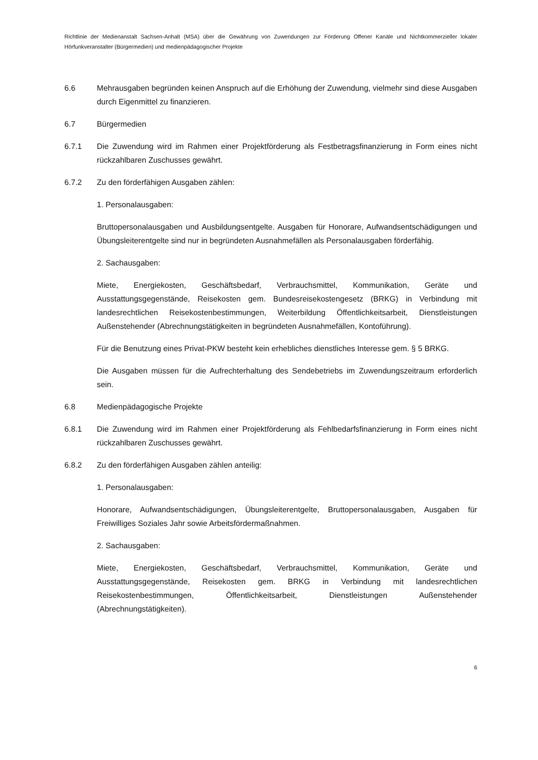Richtlinie der Medienanstalt Sachsen-Anhalt (MSA) über die Gewährung von Zuwendungen zur Förderung Offener Kanäle und Nichtkommerzieller lokaler Hörfunkveranstalter (Bürgermedien) und medienpädagogischer Projekte
6.6 Mehrausgaben begründen keinen Anspruch auf die Erhöhung der Zuwendung, vielmehr sind diese Ausgaben durch Eigenmittel zu finanzieren.
6.7 Bürgermedien
6.7.1 Die Zuwendung wird im Rahmen einer Projektförderung als Festbetragsfinanzierung in Form eines nicht rückzahlbaren Zuschusses gewährt.
6.7.2 Zu den förderfähigen Ausgaben zählen:
1. Personalausgaben:
Bruttopersonalausgaben und Ausbildungsentgelte. Ausgaben für Honorare, Aufwandsentschädigungen und Übungsleiterentgelte sind nur in begründeten Ausnahmefällen als Personalausgaben förderfähig.
2. Sachausgaben:
Miete, Energiekosten, Geschäftsbedarf, Verbrauchsmittel, Kommunikation, Geräte und Ausstattungsgegenstände, Reisekosten gem. Bundesreisekostengesetz (BRKG) in Verbindung mit landesrechtlichen Reisekostenbestimmungen, Weiterbildung Öffentlichkeitsarbeit, Dienstleistungen Außenstehender (Abrechnungstätigkeiten in begründeten Ausnahmefällen, Kontoführung).
Für die Benutzung eines Privat-PKW besteht kein erhebliches dienstliches Interesse gem. § 5 BRKG.
Die Ausgaben müssen für die Aufrechterhaltung des Sendebetriebs im Zuwendungszeitraum erforderlich sein.
6.8 Medienpädagogische Projekte
6.8.1 Die Zuwendung wird im Rahmen einer Projektförderung als Fehlbedarfsfinanzierung in Form eines nicht rückzahlbaren Zuschusses gewährt.
6.8.2 Zu den förderfähigen Ausgaben zählen anteilig:
1. Personalausgaben:
Honorare, Aufwandsentschädigungen, Übungsleiterentgelte, Bruttopersonalausgaben, Ausgaben für Freiwilliges Soziales Jahr sowie Arbeitsfördermaßnahmen.
2. Sachausgaben:
Miete, Energiekosten, Geschäftsbedarf, Verbrauchsmittel, Kommunikation, Geräte und Ausstattungsgegenstände, Reisekosten gem. BRKG in Verbindung mit landesrechtlichen Reisekostenbestimmungen, Öffentlichkeitsarbeit, Dienstleistungen Außenstehender (Abrechnungstätigkeiten).
6